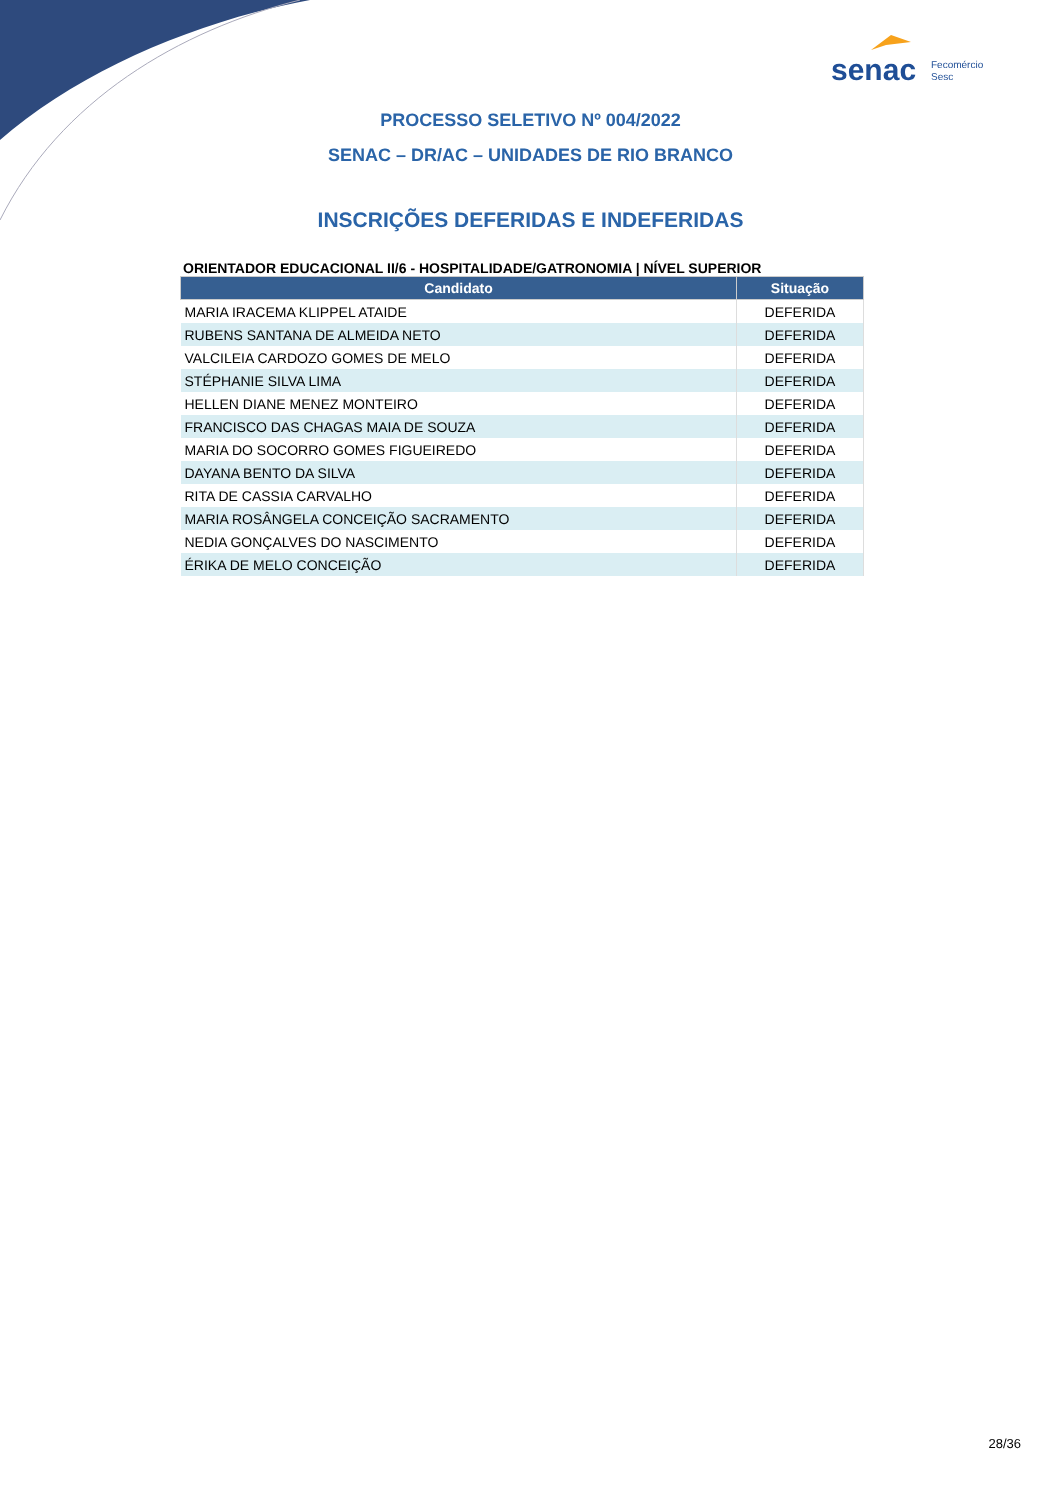senac
Fecomércio
Sesc
PROCESSO SELETIVO Nº 004/2022
SENAC – DR/AC – UNIDADES DE RIO BRANCO
INSCRIÇÕES DEFERIDAS E INDEFERIDAS
ORIENTADOR EDUCACIONAL II/6 - HOSPITALIDADE/GATRONOMIA | NÍVEL SUPERIOR
| Candidato | Situação |
| --- | --- |
| MARIA IRACEMA KLIPPEL ATAIDE | DEFERIDA |
| RUBENS SANTANA DE ALMEIDA NETO | DEFERIDA |
| VALCILEIA CARDOZO GOMES DE MELO | DEFERIDA |
| STÉPHANIE SILVA LIMA | DEFERIDA |
| HELLEN DIANE MENEZ MONTEIRO | DEFERIDA |
| FRANCISCO DAS CHAGAS MAIA DE SOUZA | DEFERIDA |
| MARIA DO SOCORRO GOMES FIGUEIREDO | DEFERIDA |
| DAYANA BENTO DA SILVA | DEFERIDA |
| RITA DE CASSIA CARVALHO | DEFERIDA |
| MARIA ROSÂNGELA CONCEIÇÃO SACRAMENTO | DEFERIDA |
| NEDIA GONÇALVES DO NASCIMENTO | DEFERIDA |
| ÉRIKA DE MELO CONCEIÇÃO | DEFERIDA |
28/36